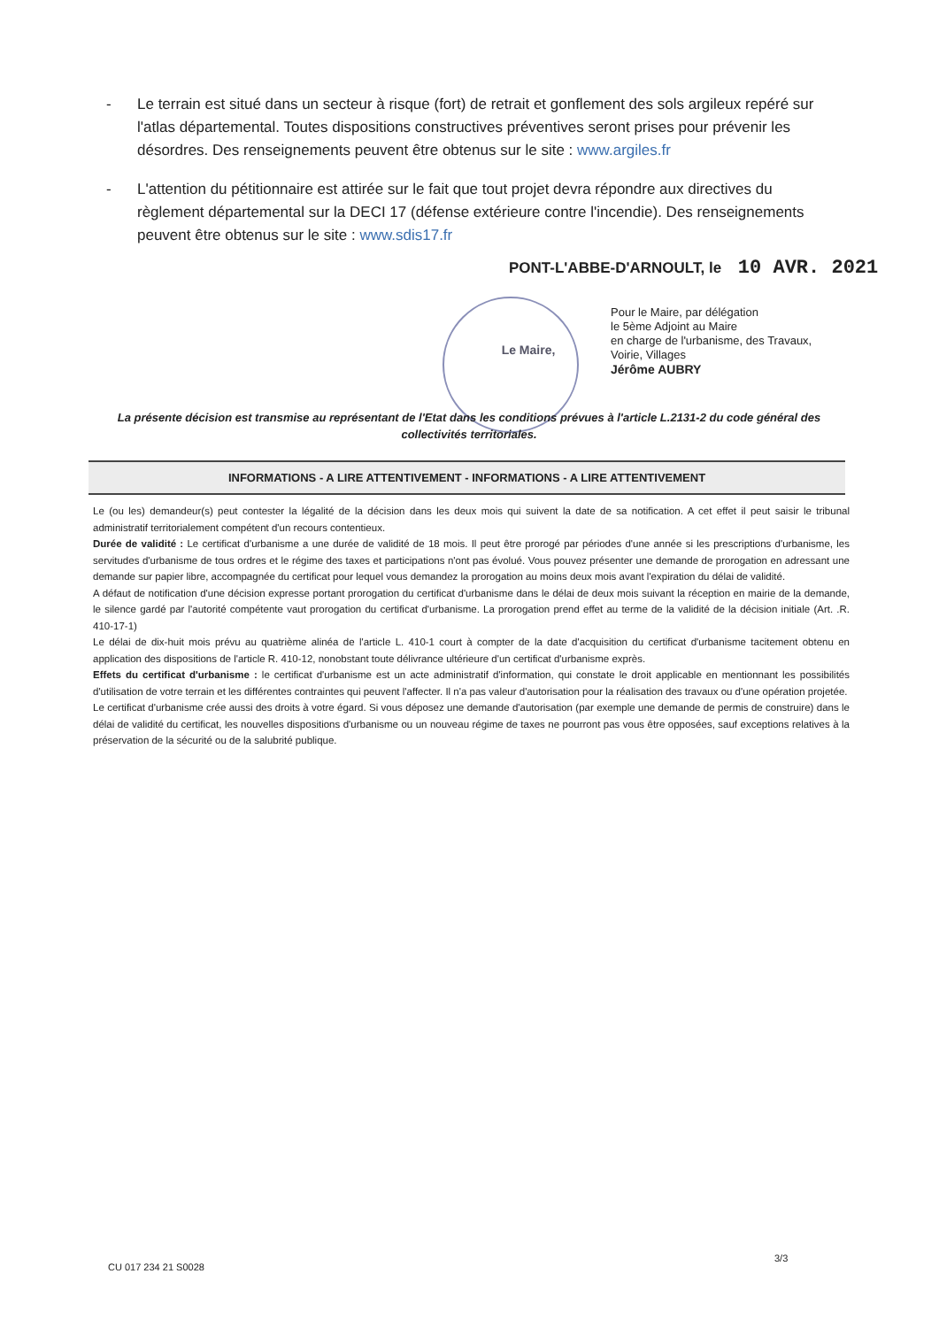- Le terrain est situé dans un secteur à risque (fort) de retrait et gonflement des sols argileux repéré sur l'atlas départemental. Toutes dispositions constructives préventives seront prises pour prévenir les désordres. Des renseignements peuvent être obtenus sur le site : www.argiles.fr
- L'attention du pétitionnaire est attirée sur le fait que tout projet devra répondre aux directives du règlement départemental sur la DECI 17 (défense extérieure contre l'incendie). Des renseignements peuvent être obtenus sur le site : www.sdis17.fr
PONT-L'ABBE-D'ARNOULT, le 10 AVR. 2021
Le Maire,
Pour le Maire, par délégation
le 5ème Adjoint au Maire
en charge de l'urbanisme, des Travaux,
Voirie, Villages
Jérôme AUBRY
La présente décision est transmise au représentant de l'Etat dans les conditions prévues à l'article L.2131-2 du code général des collectivités territoriales.
INFORMATIONS - A LIRE ATTENTIVEMENT - INFORMATIONS - A LIRE ATTENTIVEMENT
Le (ou les) demandeur(s) peut contester la légalité de la décision dans les deux mois qui suivent la date de sa notification. A cet effet il peut saisir le tribunal administratif territorialement compétent d'un recours contentieux.
Durée de validité : Le certificat d'urbanisme a une durée de validité de 18 mois. Il peut être prorogé par périodes d'une année si les prescriptions d'urbanisme, les servitudes d'urbanisme de tous ordres et le régime des taxes et participations n'ont pas évolué. Vous pouvez présenter une demande de prorogation en adressant une demande sur papier libre, accompagnée du certificat pour lequel vous demandez la prorogation au moins deux mois avant l'expiration du délai de validité.
A défaut de notification d'une décision expresse portant prorogation du certificat d'urbanisme dans le délai de deux mois suivant la réception en mairie de la demande, le silence gardé par l'autorité compétente vaut prorogation du certificat d'urbanisme. La prorogation prend effet au terme de la validité de la décision initiale (Art. .R. 410-17-1)
Le délai de dix-huit mois prévu au quatrième alinéa de l'article L. 410-1 court à compter de la date d'acquisition du certificat d'urbanisme tacitement obtenu en application des dispositions de l'article R. 410-12, nonobstant toute délivrance ultérieure d'un certificat d'urbanisme exprès.
Effets du certificat d'urbanisme : le certificat d'urbanisme est un acte administratif d'information, qui constate le droit applicable en mentionnant les possibilités d'utilisation de votre terrain et les différentes contraintes qui peuvent l'affecter. Il n'a pas valeur d'autorisation pour la réalisation des travaux ou d'une opération projetée.
Le certificat d'urbanisme crée aussi des droits à votre égard. Si vous déposez une demande d'autorisation (par exemple une demande de permis de construire) dans le délai de validité du certificat, les nouvelles dispositions d'urbanisme ou un nouveau régime de taxes ne pourront pas vous être opposées, sauf exceptions relatives à la préservation de la sécurité ou de la salubrité publique.
3/3
CU 017 234 21 S0028